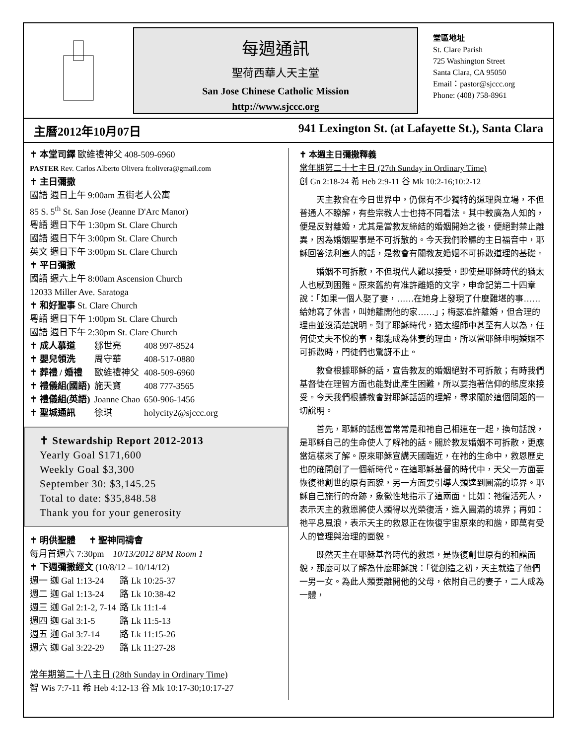每週通訊
聖荷西華人天主堂
San Jose Chinese Catholic Mission
http://www.sjccc.org
堂區地址
St. Clare Parish
725 Washington Street
Santa Clara, CA 95050
Email：pastor@sjccc.org
Phone: (408) 758-8961
主曆2012年10月07日 941 Lexington St. (at Lafayette St.), Santa Clara
✝ 本堂司鐸 歐維禮神父 408-509-6960
PASTER Rev. Carlos Alberto Olivera fr.olivera@gmail.com
✝ 主日彌撒
國語 週日上午 9:00am 五街老人公寓
85 S. 5<sup>th</sup> St. San Jose (Jeanne D'Arc Manor)
粵語 週日下午 1:30pm St. Clare Church
國語 週日下午 3:00pm St. Clare Church
英文 週日下午 3:00pm St. Clare Church
✝ 平日彌撒
國語 週六上午 8:00am Ascension Church
12033 Miller Ave. Saratoga
✝ 和好聖事 St. Clare Church
粵語 週日下午 1:00pm St. Clare Church
國語 週日下午 2:30pm St. Clare Church
| ✝ 成人慕道 | 鄒世亮 | 408 997-8524 |
| ✝ 嬰兒領洗 | 周守華 | 408-517-0880 |
| ✝ 葬禮 / 婚禮 | 歐維禮神父 | 408-509-6960 |
| ✝ 禮儀組(國語) | 施天寶 | 408 777-3565 |
| ✝ 禮儀組(英語) | Joanne Chao | 650-906-1456 |
| ✝ 聖城通訊 | 徐琪 | holycity2@sjccc.org |
✝ Stewardship Report 2012-2013
Yearly Goal $171,600
Weekly Goal $3,300
September 30: $3,145.25
Total to date: $35,848.58
Thank you for your generosity
✝ 明供聖體 ✝ 聖神同禱會
每月首週六 7:30pm 10/13/2012 8PM Room 1
✝ 下週彌撒經文 (10/8/12 – 10/14/12)
| 週一 迦 Gal 1:13-24 | 路 Lk 10:25-37 |
| 週二 迦 Gal 1:13-24 | 路 Lk 10:38-42 |
| 週三 迦 Gal 2:1-2, 7-14 | 路 Lk 11:1-4 |
| 週四 迦 Gal 3:1-5 | 路 Lk 11:5-13 |
| 週五 迦 Gal 3:7-14 | 路 Lk 11:15-26 |
| 週六 迦 Gal 3:22-29 | 路 Lk 11:27-28 |
常年期第二十八主日 (28th Sunday in Ordinary Time)
智 Wis 7:7-11 希 Heb 4:12-13 谷 Mk 10:17-30;10:17-27
✝ 本週主日彌撒釋義
常年期第二十七主日 (27th Sunday in Ordinary Time)
創 Gn 2:18-24 希 Heb 2:9-11 谷 Mk 10:2-16;10:2-12
天主教會在今日世界中，仍保有不少獨特的道理與立場，不但普通人不瞭解，有些宗教人士也持不同看法。其中較廣為人知的，便是反對離婚，尤其是當教友締結的婚姻開始之後，便絕對禁止離異，因為婚姻聖事是不可拆散的。今天我們聆聽的主日福音中，耶穌回答法利塞人的話，是教會有關教友婚姻不可拆散道理的基礎。
婚姻不可拆散，不但現代人難以接受，即使是耶穌時代的猶太人也感到困難。原來舊約有准許離婚的文字，申命記第二十四章說：「如果一個人娶了妻，……在她身上發現了什麼難堪的事……給她寫了休書，叫她離開他的家……」；梅瑟准許離婚，但合理的理由並沒清楚說明。到了耶穌時代，猶太經師中甚至有人以為，任何使丈夫不悅的事，都能成為休妻的理由，所以當耶穌申明婚姻不可拆散時，門徒們也驚訝不止。
教會根據耶穌的話，宣告教友的婚姻絕對不可拆散；有時我們基督徒在理智方面也能對此產生困難，所以要抱著信仰的態度來接受。今天我們根據教會對耶穌話語的理解，尋求關於這個問題的一切說明。
首先，耶穌的話應當常常是和祂自己相連在一起，換句話說，是耶穌自己的生命使人了解祂的話。關於教友婚姻不可拆散，更應當這樣來了解。原來耶穌宣講天國臨近，在祂的生命中，救恩歷史也的確開創了一個新時代。在這耶穌基督的時代中，天父一方面要恢復祂創世的原有面貌，另一方面要引導人類達到圓滿的境界。耶穌自己施行的奇跡，象徵性地指示了這兩面。比如：祂復活死人，表示天主的救恩將使人類得以光榮復活，進入圓滿的境界；再如：祂平息風浪，表示天主的救恩正在恢復宇宙原來的和諧，即萬有受人的管理與治理的面貌。
既然天主在耶穌基督時代的救恩，是恢復創世原有的和諧面貌，那麼可以了解為什麼耶穌說：「從創造之初，天主就造了他們一男一女。為此人類要離開他的父母，依附自己的妻子，二人成為一體，